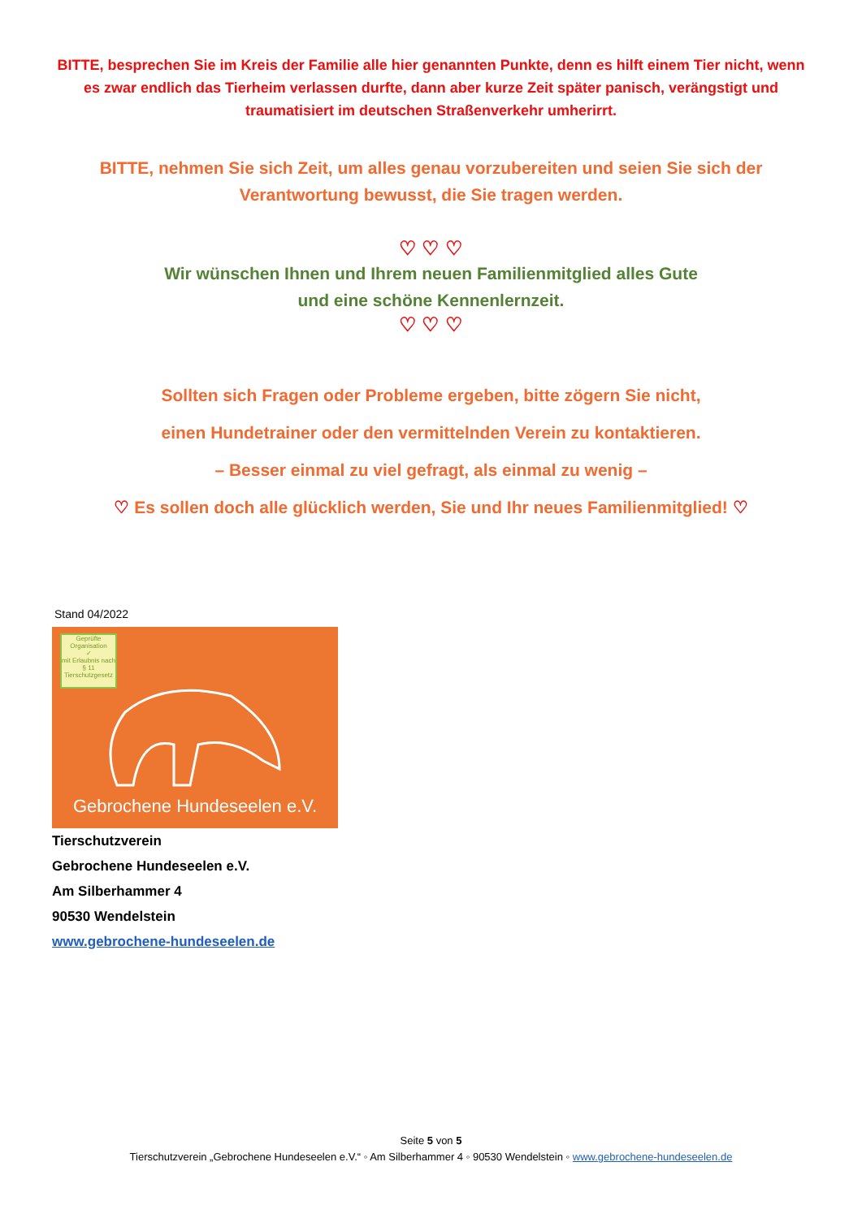BITTE, besprechen Sie im Kreis der Familie alle hier genannten Punkte, denn es hilft einem Tier nicht, wenn es zwar endlich das Tierheim verlassen durfte, dann aber kurze Zeit später panisch, verängstigt und traumatisiert im deutschen Straßenverkehr umherirrt.
BITTE, nehmen Sie sich Zeit, um alles genau vorzubereiten und seien Sie sich der Verantwortung bewusst, die Sie tragen werden.
♡ ♡ ♡
Wir wünschen Ihnen und Ihrem neuen Familienmitglied alles Gute
und eine schöne Kennenlernzeit.
♡ ♡ ♡
Sollten sich Fragen oder Probleme ergeben, bitte zögern Sie nicht,
einen Hundetrainer oder den vermittelnden Verein zu kontaktieren.
– Besser einmal zu viel gefragt, als einmal zu wenig –
♡ Es sollen doch alle glücklich werden, Sie und Ihr neues Familienmitglied! ♡
Stand 04/2022
Geprüfte Organisation
✓
mit Erlaubnis nach § 11 Tierschutzgesetz
Gebrochene Hundeseelen e.V.
Tierschutzverein
Gebrochene Hundeseelen e.V.
Am Silberhammer 4
90530 Wendelstein
www.gebrochene-hundeseelen.de
Seite 5 von 5
Tierschutzverein „Gebrochene Hundeseelen e.V.“ ◦ Am Silberhammer 4 ◦ 90530 Wendelstein ◦ www.gebrochene-hundeseelen.de